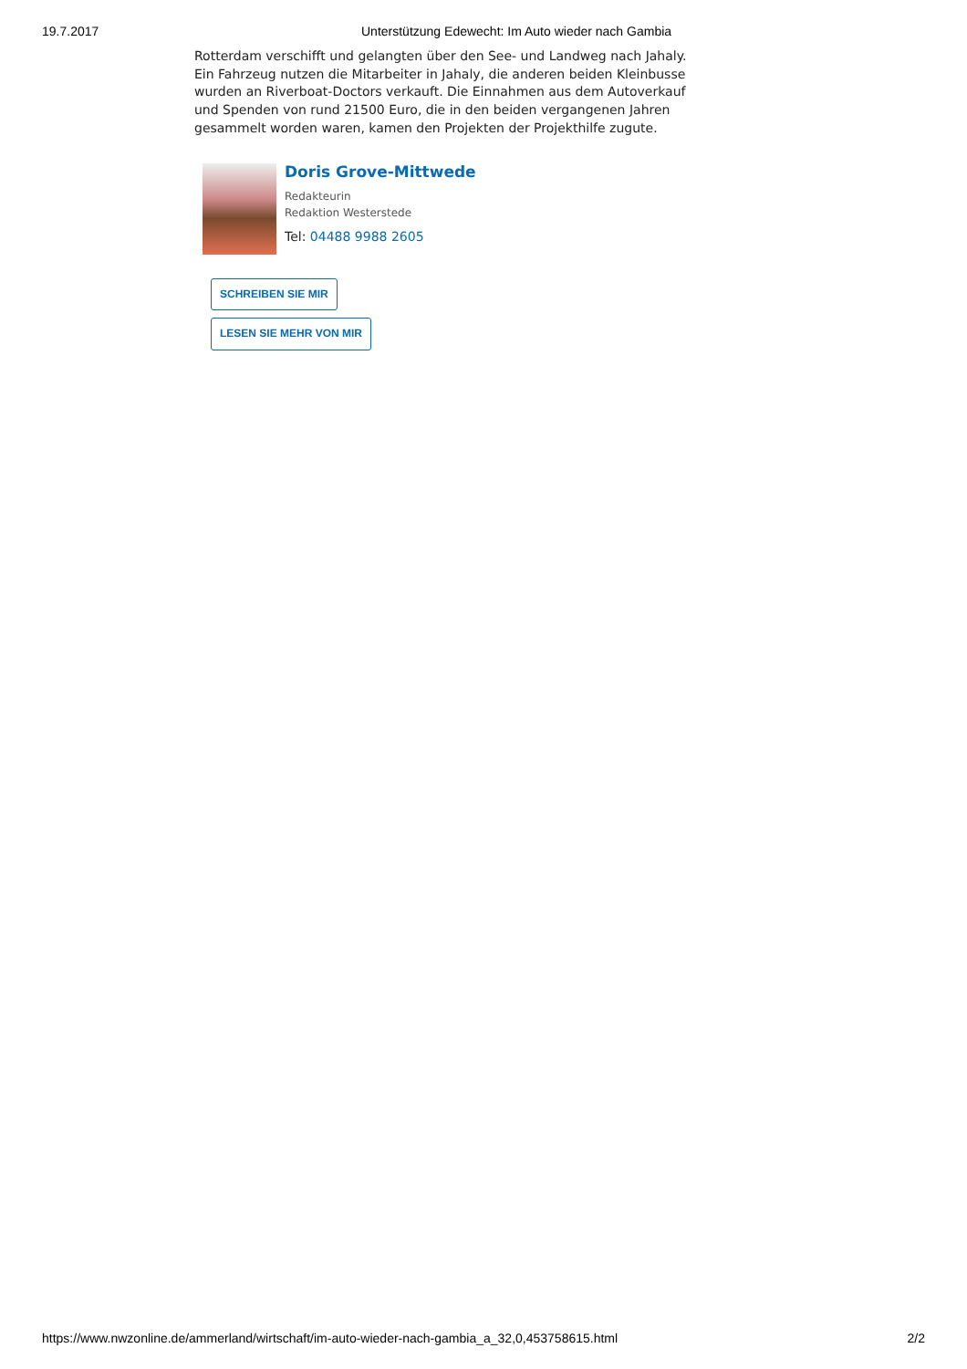19.7.2017 Unterstützung Edewecht: Im Auto wieder nach Gambia
Rotterdam verschifft und gelangten über den See- und Landweg nach Jahaly. Ein Fahrzeug nutzen die Mitarbeiter in Jahaly, die anderen beiden Kleinbusse wurden an Riverboat-Doctors verkauft. Die Einnahmen aus dem Autoverkauf und Spenden von rund 21500 Euro, die in den beiden vergangenen Jahren gesammelt worden waren, kamen den Projekten der Projekthilfe zugute.
Doris Grove-Mittwede
Redakteurin
Redaktion Westerstede
Tel: 04488 9988 2605
SCHREIBEN SIE MIR
LESEN SIE MEHR VON MIR
https://www.nwzonline.de/ammerland/wirtschaft/im-auto-wieder-nach-gambia_a_32,0,453758615.html
2/2